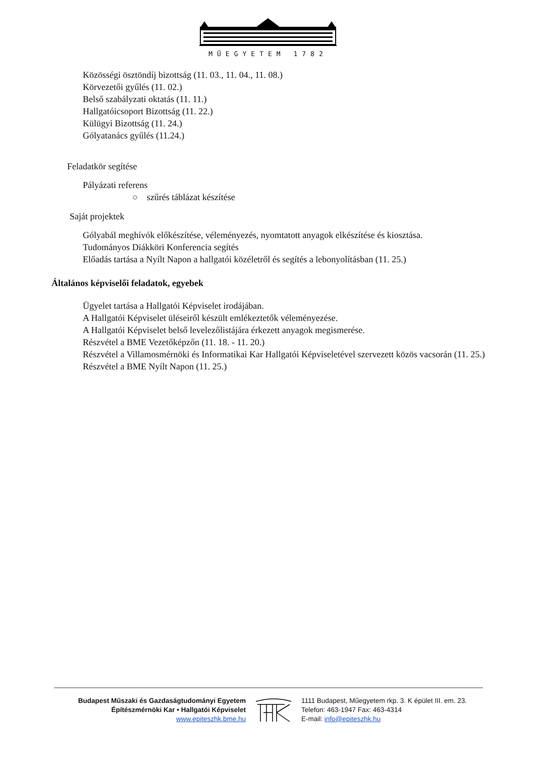MŰEGYETEM 1782
Közösségi ösztöndíj bizottság (11. 03., 11. 04., 11. 08.)
Körvezetői gyűlés (11. 02.)
Belső szabályzati oktatás (11. 11.)
Hallgatóicsoport Bizottság (11. 22.)
Külügyi Bizottság (11. 24.)
Gólyatanács gyűlés (11.24.)
Feladatkör segítése
Pályázati referens
○ szűrés táblázat készítése
Saját projektek
Gólyabál meghívók előkészítése, véleményezés, nyomtatott anyagok elkészítése és kiosztása.
Tudományos Diákköri Konferencia segítés
Előadás tartása a Nyílt Napon a hallgatói közéletről és segítés a lebonyolításban (11. 25.)
Általános képviselői feladatok, egyebek
Ügyelet tartása a Hallgatói Képviselet irodájában.
A Hallgatói Képviselet üléseiről készült emlékeztetők véleményezése.
A Hallgatói Képviselet belső levelezőlistájára érkezett anyagok megismerése.
Részvétel a BME Vezetőképzőn (11. 18. - 11. 20.)
Részvétel a Villamosmérnöki és Informatikai Kar Hallgatói Képviseletével szervezett közös vacsorán (11. 25.)
Részvétel a BME Nyílt Napon (11. 25.)
Budapest Műszaki és Gazdaságtudományi Egyetem
Építészmérnöki Kar • Hallgatói Képviselet
www.epiteszhk.bme.hu
1111 Budapest, Műegyetem rkp. 3. K épület III. em. 23.
Telefon: 463-1947 Fax: 463-4314
E-mail: info@epiteszhk.hu